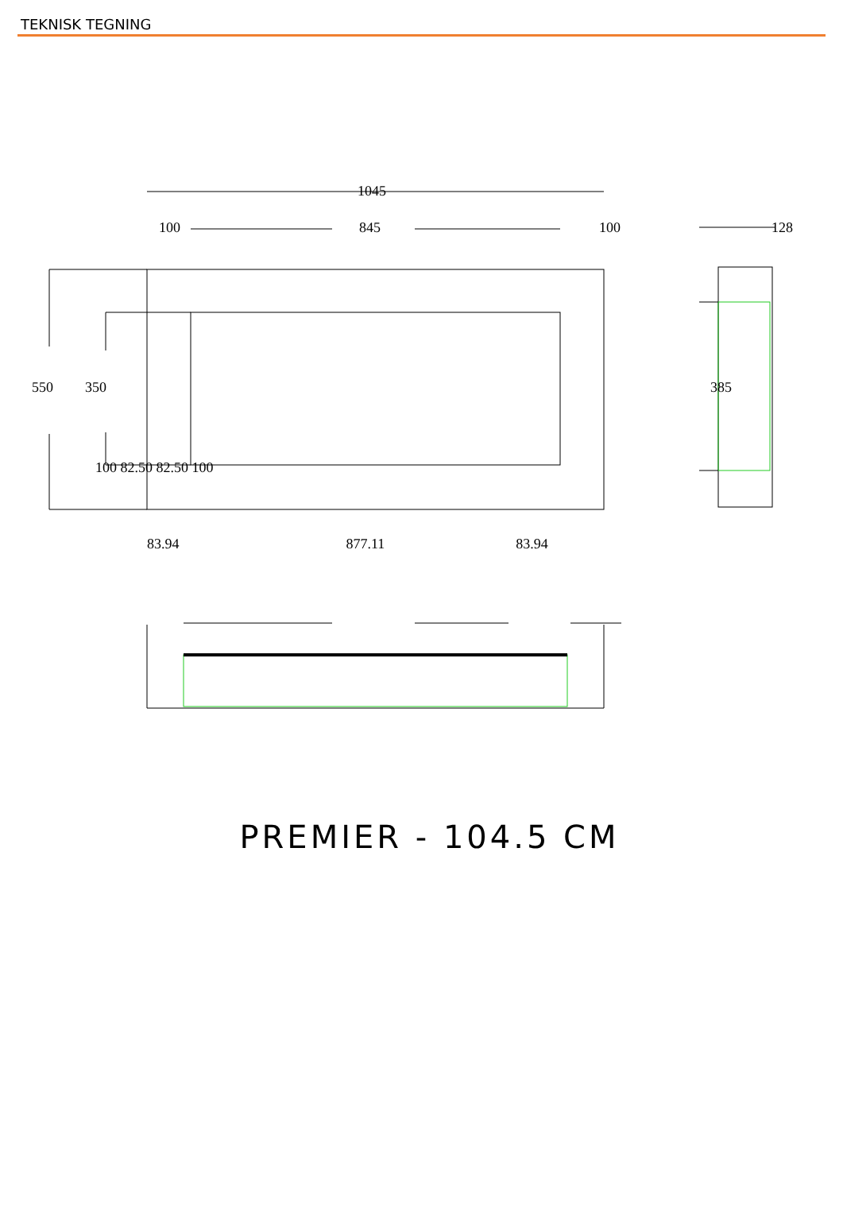TEKNISK TEGNING
1045
100 845 100 128
550 350 385
100 82.50 82.50 100
83.94 877.11 83.94
PREMIER - 104.5 CM